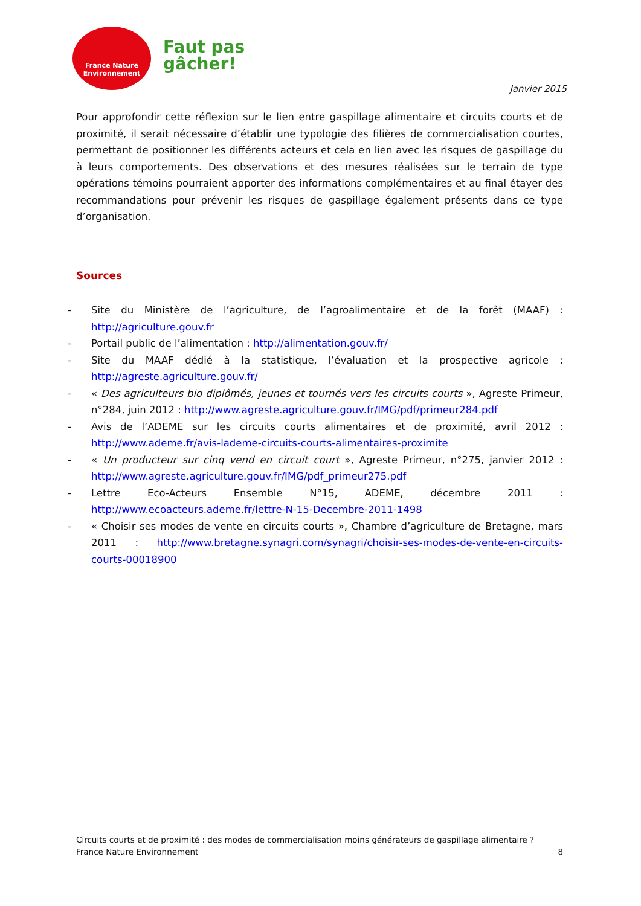France Nature
Environnement
Faut pas
gâcher!
Janvier 2015
Pour approfondir cette réflexion sur le lien entre gaspillage alimentaire et circuits courts et de proximité, il serait nécessaire d’établir une typologie des filières de commercialisation courtes, permettant de positionner les différents acteurs et cela en lien avec les risques de gaspillage du à leurs comportements. Des observations et des mesures réalisées sur le terrain de type opérations témoins pourraient apporter des informations complémentaires et au final étayer des recommandations pour prévenir les risques de gaspillage également présents dans ce type d’organisation.
Sources
- Site du Ministère de l’agriculture, de l’agroalimentaire et de la forêt (MAAF) : http://agriculture.gouv.fr
- Portail public de l’alimentation : http://alimentation.gouv.fr/
- Site du MAAF dédié à la statistique, l’évaluation et la prospective agricole : http://agreste.agriculture.gouv.fr/
- « Des agriculteurs bio diplômés, jeunes et tournés vers les circuits courts », Agreste Primeur, n°284, juin 2012 : http://www.agreste.agriculture.gouv.fr/IMG/pdf/primeur284.pdf
- Avis de l’ADEME sur les circuits courts alimentaires et de proximité, avril 2012 : http://www.ademe.fr/avis-lademe-circuits-courts-alimentaires-proximite
- « Un producteur sur cinq vend en circuit court », Agreste Primeur, n°275, janvier 2012 : http://www.agreste.agriculture.gouv.fr/IMG/pdf_primeur275.pdf
- Lettre Eco-Acteurs Ensemble N°15, ADEME, décembre 2011 : http://www.ecoacteurs.ademe.fr/lettre-N-15-Decembre-2011-1498
- « Choisir ses modes de vente en circuits courts », Chambre d’agriculture de Bretagne, mars 2011 : http://www.bretagne.synagri.com/synagri/choisir-ses-modes-de-vente-en-circuits-courts-00018900
Circuits courts et de proximité : des modes de commercialisation moins générateurs de gaspillage alimentaire ?
France Nature Environnement 8